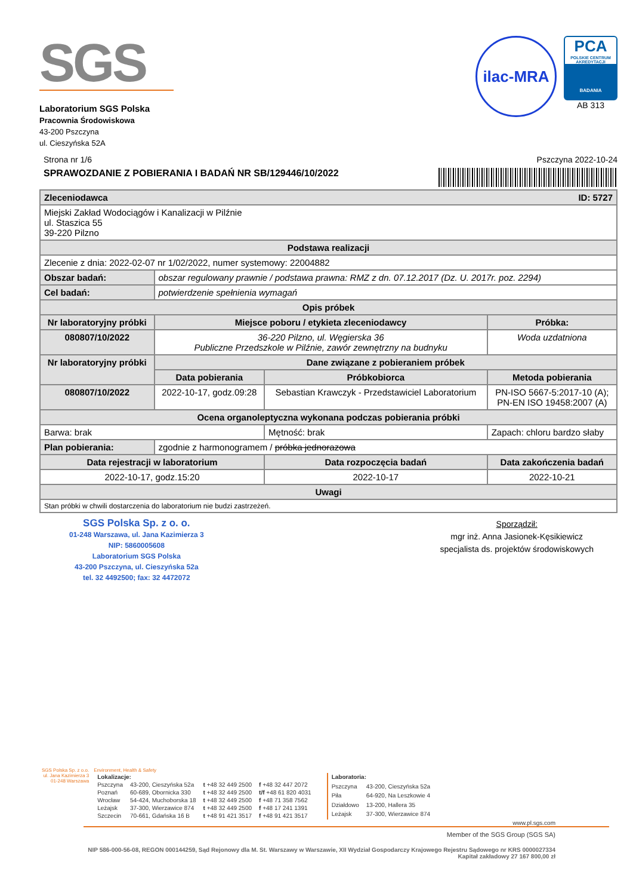SGS
Laboratorium SGS Polska
Pracownia Środowiskowa
43-200 Pszczyna
ul. Cieszyńska 52A
ilac-MRA
PCA
POLSKIE CENTRUM AKREDYTACJI
BADANIA
AB 313
Strona nr 1/6 Pszczyna 2022-10-24
SPRAWOZDANIE Z POBIERANIA I BADAŃ NR SB/129446/10/2022
| Zleceniodawca ID: 5727 | | | | |
| Miejski Zakład Wodociągów i Kanalizacji w Pilźnie ul. Staszica 55 39-220 Pilzno | | | | |
| Podstawa realizacji | | | | |
| Zlecenie z dnia: 2022-02-07 nr 1/02/2022, numer systemowy: 22004882 | | | | |
| Obszar badań: | obszar regulowany prawnie / podstawa prawna: RMZ z dn. 07.12.2017 (Dz. U. 2017r. poz. 2294) | | | |
| Cel badań: | potwierdzenie spełnienia wymagań | | | |
| Opis próbek | | | | |
| Nr laboratoryjny próbki | Miejsce poboru / etykieta zleceniodawcy | | | Próbka: |
| 080807/10/2022 | 36-220 Pilzno, ul. Węgierska 36 Publiczne Przedszkole w Pilźnie, zawór zewnętrzny na budnyku | | | Woda uzdatniona |
| Nr laboratoryjny próbki | Dane związane z pobieraniem próbek | | | |
| | Data pobierania | Próbkobiorca | | Metoda pobierania |
| 080807/10/2022 | 2022-10-17, godz.09:28 | Sebastian Krawczyk - Przedstawiciel Laboratorium | | PN-ISO 5667-5:2017-10 (A); PN-EN ISO 19458:2007 (A) |
| Ocena organoleptyczna wykonana podczas pobierania próbki | | | | |
| Barwa: brak | | Mętność: brak | Zapach: chloru bardzo słaby | |
| Plan pobierania: | zgodnie z harmonogramem / próbka jednorazowa | | | |
| Data rejestracji w laboratorium | | Data rozpoczęcia badań | Data zakończenia badań | |
| 2022-10-17, godz.15:20 | | 2022-10-17 | 2022-10-21 | |
| Uwagi | | | | |
| Stan próbki w chwili dostarczenia do laboratorium nie budzi zastrzeżeń. | | | | |
SGS Polska Sp. z o. o.
01-248 Warszawa, ul. Jana Kazimierza 3
NIP: 5860005608
Laboratorium SGS Polska
43-200 Pszczyna, ul. Cieszyńska 52a
tel. 32 4492500; fax: 32 4472072
Sporządził:
mgr inż. Anna Jasionek-Kęsikiewicz
specjalista ds. projektów środowiskowych
SGS Polska Sp. z o.o.
ul. Jana Kazimierza 3
01-248 Warszawa
Environment, Health & Safety
| Lokalizacje: | | | |
| Pszczyna | 43-200, Cieszyńska 52a | t +48 32 449 2500 | f +48 32 447 2072 |
| Poznań | 60-689, Obornicka 330 | t +48 32 449 2500 | t/f +48 61 820 4031 |
| Wrocław | 54-424, Muchoborska 18 | t +48 32 449 2500 | f +48 71 358 7562 |
| Leżajsk | 37-300, Wierzawice 874 | t +48 32 449 2500 | f +48 17 241 1391 |
| Szczecin | 70-661, Gdańska 16 B | t +48 91 421 3517 | f +48 91 421 3517 |
| Laboratoria: | |
| Pszczyna | 43-200, Cieszyńska 52a |
| Piła | 64-920, Na Leszkowie 4 |
| Działdowo | 13-200, Hallera 35 |
| Leżajsk | 37-300, Wierzawice 874 |
www.pl.sgs.com
Member of the SGS Group (SGS SA)
NIP 586-000-56-08, REGON 000144259, Sąd Rejonowy dla M. St. Warszawy w Warszawie, XII Wydział Gospodarczy Krajowego Rejestru Sądowego nr KRS 0000027334
Kapitał zakładowy 27 167 800,00 zł